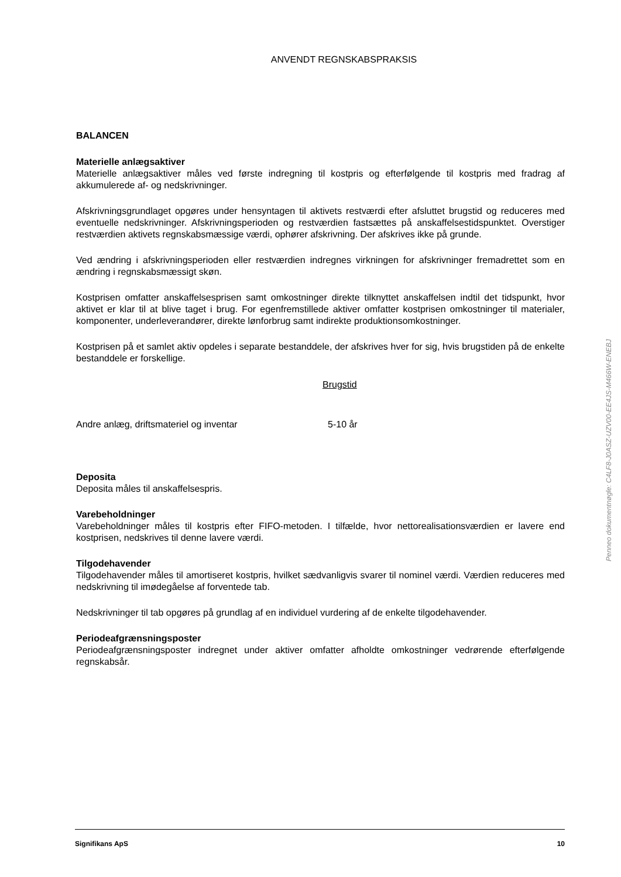ANVENDT REGNSKABSPRAKSIS
BALANCEN
Materielle anlægsaktiver
Materielle anlægsaktiver måles ved første indregning til kostpris og efterfølgende til kostpris med fradrag af akkumulerede af- og nedskrivninger.
Afskrivningsgrundlaget opgøres under hensyntagen til aktivets restværdi efter afsluttet brugstid og reduceres med eventuelle nedskrivninger. Afskrivningsperioden og restværdien fastsættes på anskaffelsestidspunktet. Overstiger restværdien aktivets regnskabsmæssige værdi, ophører afskrivning. Der afskrives ikke på grunde.
Ved ændring i afskrivningsperioden eller restværdien indregnes virkningen for afskrivninger fremadrettet som en ændring i regnskabsmæssigt skøn.
Kostprisen omfatter anskaffelsesprisen samt omkostninger direkte tilknyttet anskaffelsen indtil det tidspunkt, hvor aktivet er klar til at blive taget i brug. For egenfremstillede aktiver omfatter kostprisen omkostninger til materialer, komponenter, underleverandører, direkte lønforbrug samt indirekte produktionsomkostninger.
Kostprisen på et samlet aktiv opdeles i separate bestanddele, der afskrives hver for sig, hvis brugstiden på de enkelte bestanddele er forskellige.
| | Brugstid |
| Andre anlæg, driftsmateriel og inventar | 5-10 år |
Deposita
Deposita måles til anskaffelsespris.
Varebeholdninger
Varebeholdninger måles til kostpris efter FIFO-metoden. I tilfælde, hvor nettorealisationsværdien er lavere end kostprisen, nedskrives til denne lavere værdi.
Tilgodehavender
Tilgodehavender måles til amortiseret kostpris, hvilket sædvanligvis svarer til nominel værdi. Værdien reduceres med nedskrivning til imødegåelse af forventede tab.
Nedskrivninger til tab opgøres på grundlag af en individuel vurdering af de enkelte tilgodehavender.
Periodeafgrænsningsposter
Periodeafgrænsningsposter indregnet under aktiver omfatter afholdte omkostninger vedrørende efterfølgende regnskabsår.
Penneo dokumentnøgle: C4LF8-J0ASZ-UZV00-EE4JS-M466W-ENEBJ
Signifikans ApS 10